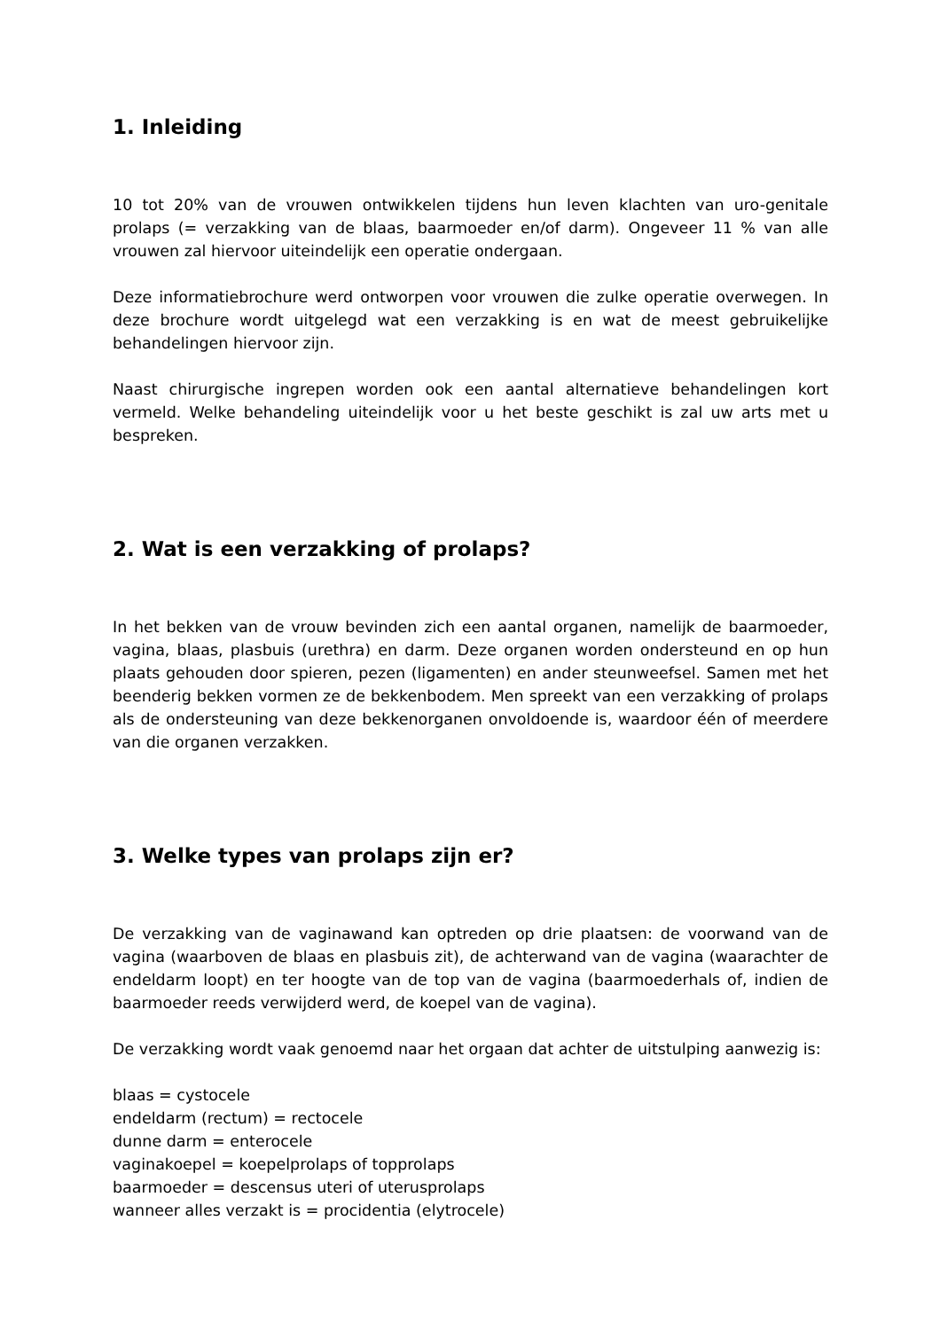1. Inleiding
10 tot 20% van de vrouwen ontwikkelen tijdens hun leven klachten van uro-genitale prolaps (= verzakking van de blaas, baarmoeder en/of darm). Ongeveer 11 % van alle vrouwen zal hiervoor uiteindelijk een operatie ondergaan.
Deze informatiebrochure werd ontworpen voor vrouwen die zulke operatie overwegen. In deze brochure wordt uitgelegd wat een verzakking is en wat de meest gebruikelijke behandelingen hiervoor zijn.
Naast chirurgische ingrepen worden ook een aantal alternatieve behandelingen kort vermeld. Welke behandeling uiteindelijk voor u het beste geschikt is zal uw arts met u bespreken.
2. Wat is een verzakking of prolaps?
In het bekken van de vrouw bevinden zich een aantal organen, namelijk de baarmoeder, vagina, blaas, plasbuis (urethra) en darm. Deze organen worden ondersteund en op hun plaats gehouden door spieren, pezen (ligamenten) en ander steunweefsel. Samen met het beenderig bekken vormen ze de bekkenbodem. Men spreekt van een verzakking of prolaps als de ondersteuning van deze bekkenorganen onvoldoende is, waardoor één of meerdere van die organen verzakken.
3. Welke types van prolaps zijn er?
De verzakking van de vaginawand kan optreden op drie plaatsen: de voorwand van de vagina (waarboven de blaas en plasbuis zit), de achterwand van de vagina (waarachter de endeldarm loopt) en ter hoogte van de top van de vagina (baarmoederhals of, indien de baarmoeder reeds verwijderd werd, de koepel van de vagina).
De verzakking wordt vaak genoemd naar het orgaan dat achter de uitstulping aanwezig is:
blaas = cystocele
endeldarm (rectum) = rectocele
dunne darm = enterocele
vaginakoepel = koepelprolaps of topprolaps
baarmoeder = descensus uteri of uterusprolaps
wanneer alles verzakt is = procidentia (elytrocele)